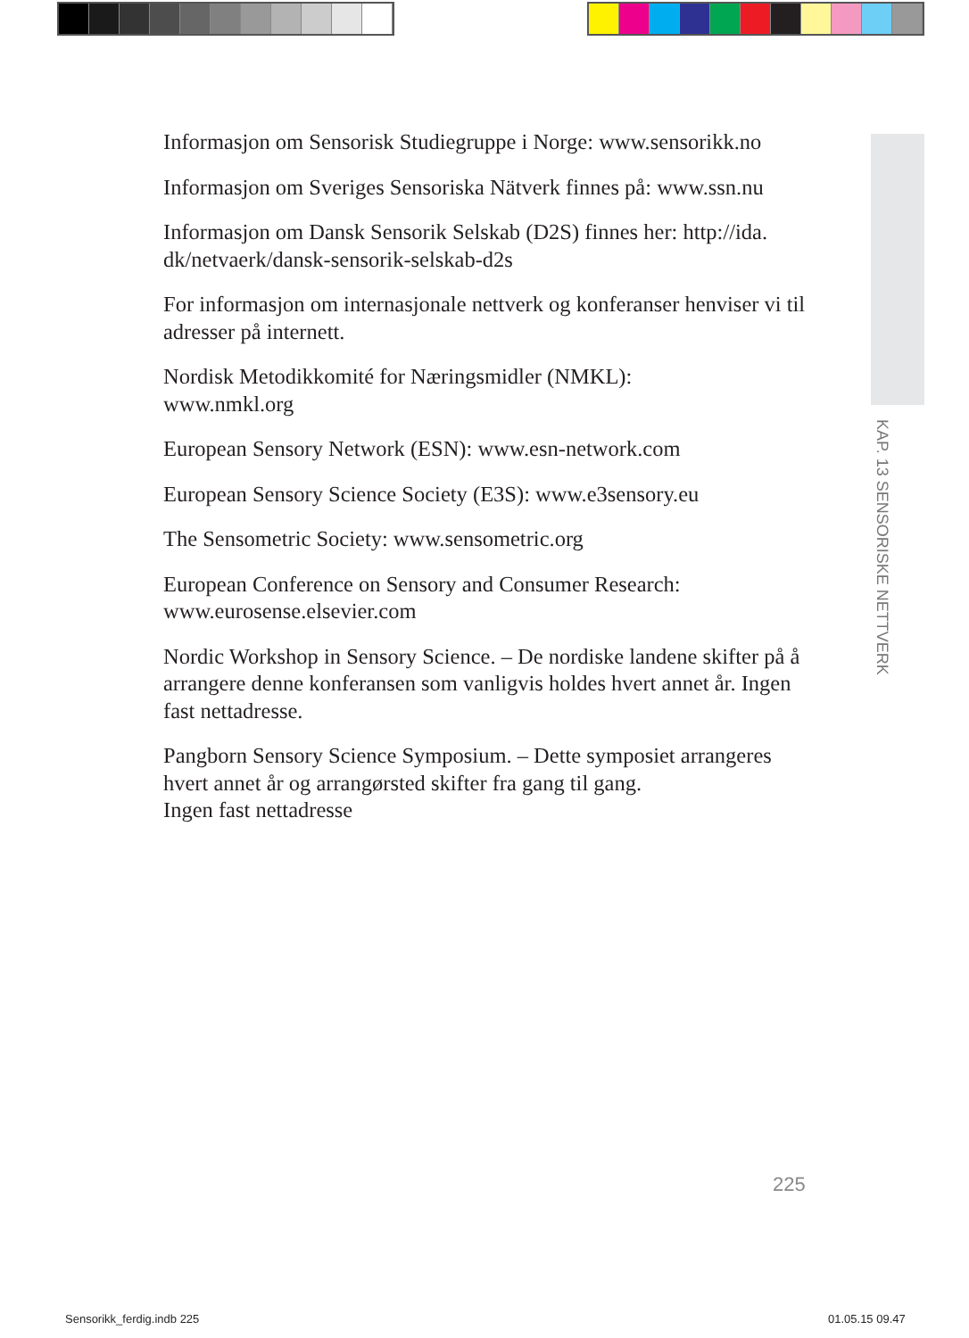Informasjon om Sensorisk Studiegruppe i Norge: www.sensorikk.no
Informasjon om Sveriges Sensoriska Nätverk finnes på: www.ssn.nu
Informasjon om Dansk Sensorik Selskab (D2S) finnes her: http://ida.
dk/netvaerk/dansk-sensorik-selskab-d2s
For informasjon om internasjonale nettverk og konferanser henviser vi til adresser på internett.
Nordisk Metodikkomité for Næringsmidler (NMKL):
www.nmkl.org
European Sensory Network (ESN): www.esn-network.com
European Sensory Science Society (E3S): www.e3sensory.eu
The Sensometric Society: www.sensometric.org
European Conference on Sensory and Consumer Research:
www.eurosense.elsevier.com
Nordic Workshop in Sensory Science. – De nordiske landene skifter på å arrangere denne konferansen som vanligvis holdes hvert annet år. Ingen fast nettadresse.
Pangborn Sensory Science Symposium. – Dette symposiet arrangeres hvert annet år og arrangørsted skifter fra gang til gang.
Ingen fast nettadresse
KAP. 13 SENSORISKE NETTVERK
225
Sensorikk_ferdig.indb 225 01.05.15 09.47